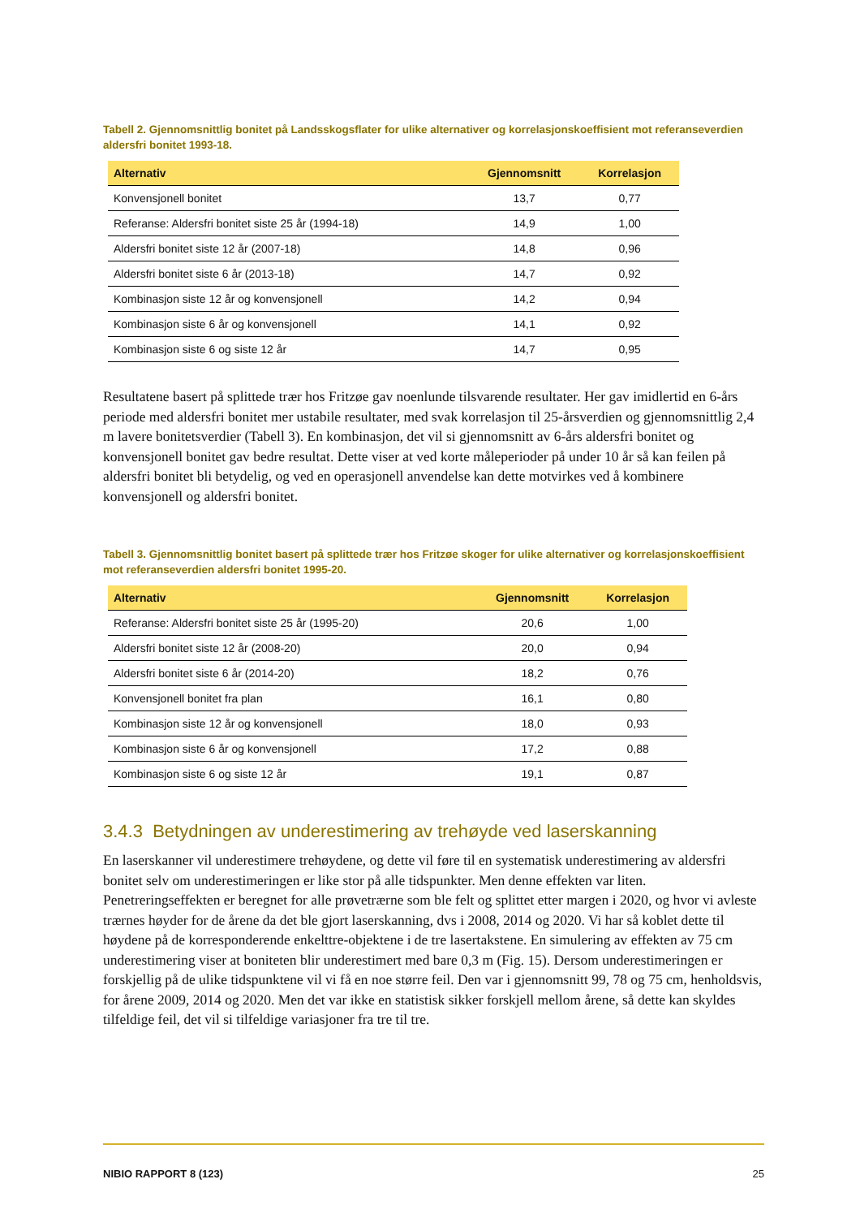Tabell 2. Gjennomsnittlig bonitet på Landsskogsflater for ulike alternativer og korrelasjonskoeffisient mot referanseverdien aldersfri bonitet 1993-18.
| Alternativ | Gjennomsnitt | Korrelasjon |
| --- | --- | --- |
| Konvensjonell bonitet | 13,7 | 0,77 |
| Referanse: Aldersfri bonitet siste 25 år (1994-18) | 14,9 | 1,00 |
| Aldersfri bonitet siste 12 år (2007-18) | 14,8 | 0,96 |
| Aldersfri bonitet siste 6 år (2013-18) | 14,7 | 0,92 |
| Kombinasjon siste 12 år og konvensjonell | 14,2 | 0,94 |
| Kombinasjon siste 6 år og konvensjonell | 14,1 | 0,92 |
| Kombinasjon siste 6 og siste 12 år | 14,7 | 0,95 |
Resultatene basert på splittede trær hos Fritzøe gav noenlunde tilsvarende resultater. Her gav imidlertid en 6-års periode med aldersfri bonitet mer ustabile resultater, med svak korrelasjon til 25-årsverdien og gjennomsnittlig 2,4 m lavere bonitetsverdier (Tabell 3). En kombinasjon, det vil si gjennomsnitt av 6-års aldersfri bonitet og konvensjonell bonitet gav bedre resultat. Dette viser at ved korte måleperioder på under 10 år så kan feilen på aldersfri bonitet bli betydelig, og ved en operasjonell anvendelse kan dette motvirkes ved å kombinere konvensjonell og aldersfri bonitet.
Tabell 3. Gjennomsnittlig bonitet basert på splittede trær hos Fritzøe skoger for ulike alternativer og korrelasjonskoeffisient mot referanseverdien aldersfri bonitet 1995-20.
| Alternativ | Gjennomsnitt | Korrelasjon |
| --- | --- | --- |
| Referanse: Aldersfri bonitet siste 25 år (1995-20) | 20,6 | 1,00 |
| Aldersfri bonitet siste 12 år (2008-20) | 20,0 | 0,94 |
| Aldersfri bonitet siste 6 år (2014-20) | 18,2 | 0,76 |
| Konvensjonell bonitet fra plan | 16,1 | 0,80 |
| Kombinasjon siste 12 år og konvensjonell | 18,0 | 0,93 |
| Kombinasjon siste 6 år og konvensjonell | 17,2 | 0,88 |
| Kombinasjon siste 6 og siste 12 år | 19,1 | 0,87 |
3.4.3 Betydningen av underestimering av trehøyde ved laserskanning
En laserskanner vil underestimere trehøydene, og dette vil føre til en systematisk underestimering av aldersfri bonitet selv om underestimeringen er like stor på alle tidspunkter. Men denne effekten var liten. Penetreringseffekten er beregnet for alle prøvetrærne som ble felt og splittet etter margen i 2020, og hvor vi avleste trærnes høyder for de årene da det ble gjort laserskanning, dvs i 2008, 2014 og 2020. Vi har så koblet dette til høydene på de korresponderende enkelttre-objektene i de tre lasertakstene. En simulering av effekten av 75 cm underestimering viser at boniteten blir underestimert med bare 0,3 m (Fig. 15). Dersom underestimeringen er forskjellig på de ulike tidspunktene vil vi få en noe større feil. Den var i gjennomsnitt 99, 78 og 75 cm, henholdsvis, for årene 2009, 2014 og 2020. Men det var ikke en statistisk sikker forskjell mellom årene, så dette kan skyldes tilfeldige feil, det vil si tilfeldige variasjoner fra tre til tre.
NIBIO RAPPORT 8 (123) 25